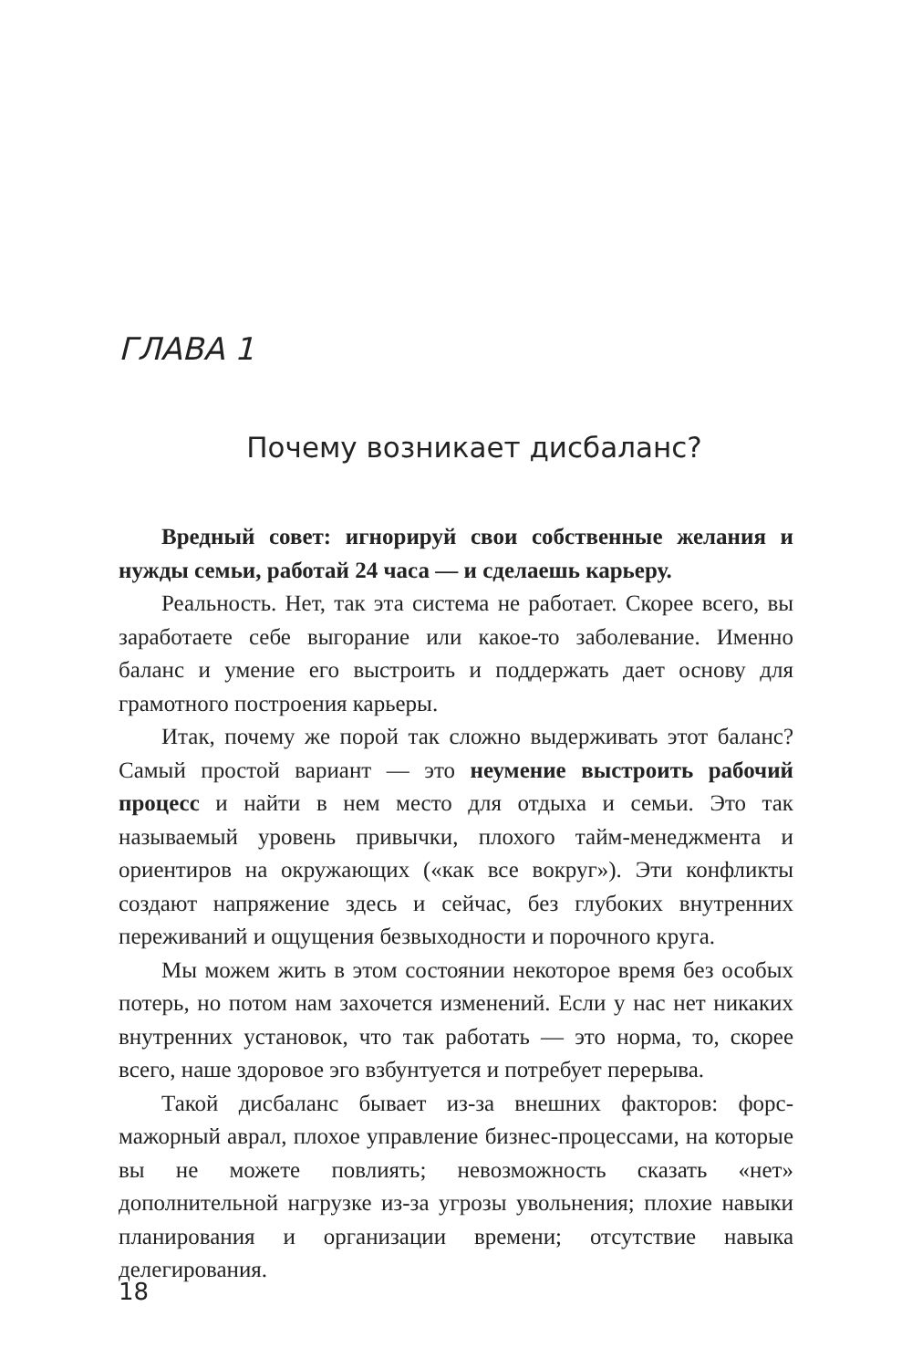ГЛАВА 1
Почему возникает дисбаланс?
Вредный совет: игнорируй свои собственные желания и нужды семьи, работай 24 часа — и сделаешь карьеру.
Реальность. Нет, так эта система не работает. Скорее всего, вы заработаете себе выгорание или какое-то заболевание. Именно баланс и умение его выстроить и поддержать дает основу для грамотного построения карьеры.
Итак, почему же порой так сложно выдерживать этот баланс? Самый простой вариант — это неумение выстроить рабочий процесс и найти в нем место для отдыха и семьи. Это так называемый уровень привычки, плохого тайм-менеджмента и ориентиров на окружающих («как все вокруг»). Эти конфликты создают напряжение здесь и сейчас, без глубоких внутренних переживаний и ощущения безвыходности и порочного круга.
Мы можем жить в этом состоянии некоторое время без особых потерь, но потом нам захочется изменений. Если у нас нет никаких внутренних установок, что так работать — это норма, то, скорее всего, наше здоровое эго взбунтуется и потребует перерыва.
Такой дисбаланс бывает из-за внешних факторов: форс-мажорный аврал, плохое управление бизнес-процессами, на которые вы не можете повлиять; невозможность сказать «нет» дополнительной нагрузке из-за угрозы увольнения; плохие навыки планирования и организации времени; отсутствие навыка делегирования.
18